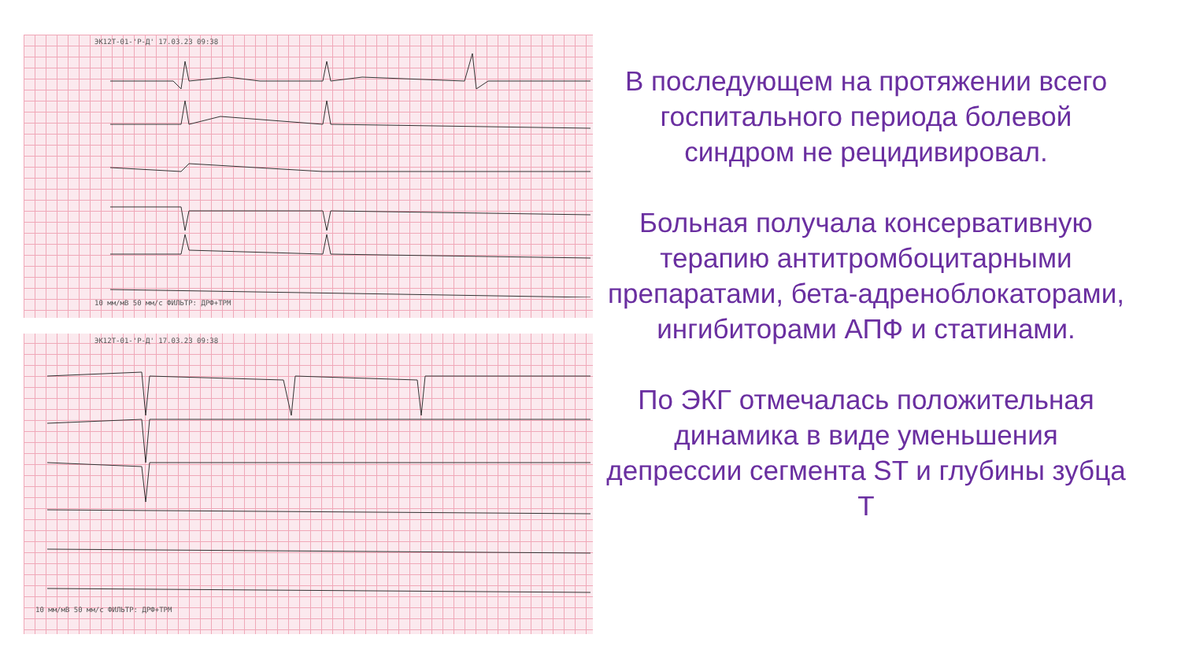ЭК12Т-01-'Р-Д' 17.03.23 09:38
10 мм/мВ 50 мм/с ФИЛЬТР: ДРФ+ТРМ
ЭК12Т-01-'Р-Д' 17.03.23 09:38
10 мм/мВ 50 мм/с ФИЛЬТР: ДРФ+ТРМ
В последующем на протяжении всего госпитального периода болевой синдром не рецидивировал.
Больная получала консервативную терапию антитромбоцитарными препаратами, бета-адреноблокаторами, ингибиторами АПФ и статинами.
По ЭКГ отмечалась положительная динамика в виде уменьшения депрессии сегмента ST и глубины зубца T